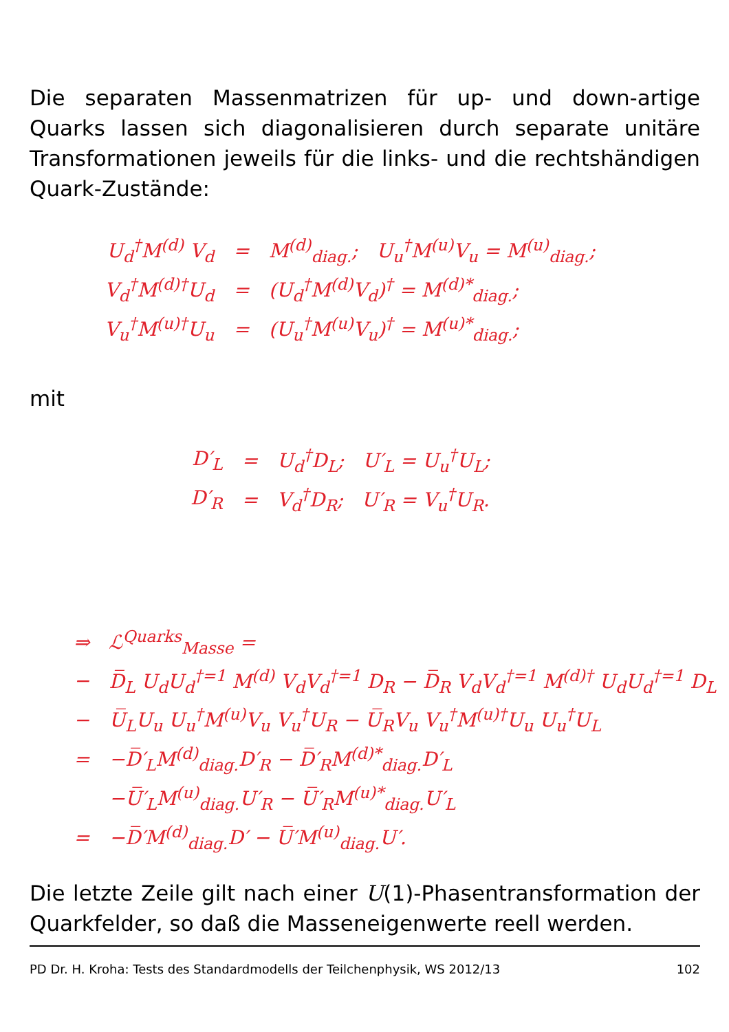Die separaten Massenmatrizen für up- und down-artige Quarks lassen sich diagonalisieren durch separate unitäre Transformationen jeweils für die links- und die rechtshändigen Quark-Zustände:
| U<sub>d</sub><sup>†</sup>M<sup>(d)</sup> V<sub>d</sub> | = | M<sup>(d)</sup><sub>diag.</sub>; U<sub>u</sub><sup>†</sup>M<sup>(u)</sup>V<sub>u</sub> = M<sup>(u)</sup><sub>diag.</sub>; |
| V<sub>d</sub><sup>†</sup>M<sup>(d)†</sup>U<sub>d</sub> | = | (U<sub>d</sub><sup>†</sup>M<sup>(d)</sup>V<sub>d</sub>)<sup>†</sup> = M<sup>(d)*</sup><sub>diag.</sub>; |
| V<sub>u</sub><sup>†</sup>M<sup>(u)†</sup>U<sub>u</sub> | = | (U<sub>u</sub><sup>†</sup>M<sup>(u)</sup>V<sub>u</sub>)<sup>†</sup> = M<sup>(u)*</sup><sub>diag.</sub>; |
mit
| D′<sub>L</sub> | = | U<sub>d</sub><sup>†</sup>D<sub>L</sub>; U′<sub>L</sub> = U<sub>u</sub><sup>†</sup>U<sub>L</sub>; |
| D′<sub>R</sub> | = | V<sub>d</sub><sup>†</sup>D<sub>R</sub>; U′<sub>R</sub> = V<sub>u</sub><sup>†</sup>U<sub>R</sub>. |
| ⇒ | ℒ<sup>Quarks</sup><sub>Masse</sub> = |
| − | D̅<sub>L</sub> U<sub>d</sub>U<sub>d</sub><sup>†</sup><sup>=1</sup> M<sup>(d)</sup> V<sub>d</sub>V<sub>d</sub><sup>†</sup><sup>=1</sup> D<sub>R</sub> − D̅<sub>R</sub> V<sub>d</sub>V<sub>d</sub><sup>†</sup><sup>=1</sup> M<sup>(d)†</sup> U<sub>d</sub>U<sub>d</sub><sup>†</sup><sup>=1</sup> D<sub>L</sub> |
| − | U̅<sub>L</sub>U<sub>u</sub> U<sub>u</sub><sup>†</sup>M<sup>(u)</sup>V<sub>u</sub> V<sub>u</sub><sup>†</sup>U<sub>R</sub> − U̅<sub>R</sub>V<sub>u</sub> V<sub>u</sub><sup>†</sup>M<sup>(u)†</sup>U<sub>u</sub> U<sub>u</sub><sup>†</sup>U<sub>L</sub> |
| = | −D̅′<sub>L</sub>M<sup>(d)</sup><sub>diag.</sub>D′<sub>R</sub> − D̅′<sub>R</sub>M<sup>(d)*</sup><sub>diag.</sub>D′<sub>L</sub> |
| | −U̅′<sub>L</sub>M<sup>(u)</sup><sub>diag.</sub>U′<sub>R</sub> − U̅′<sub>R</sub>M<sup>(u)*</sup><sub>diag.</sub>U′<sub>L</sub> |
| = | −D̅′M<sup>(d)</sup><sub>diag.</sub>D′ − U̅′M<sup>(u)</sup><sub>diag.</sub>U′. |
Die letzte Zeile gilt nach einer U(1)-Phasentransformation der Quarkfelder, so daß die Masseneigenwerte reell werden.
PD Dr. H. Kroha: Tests des Standardmodells der Teilchenphysik, WS 2012/13 102